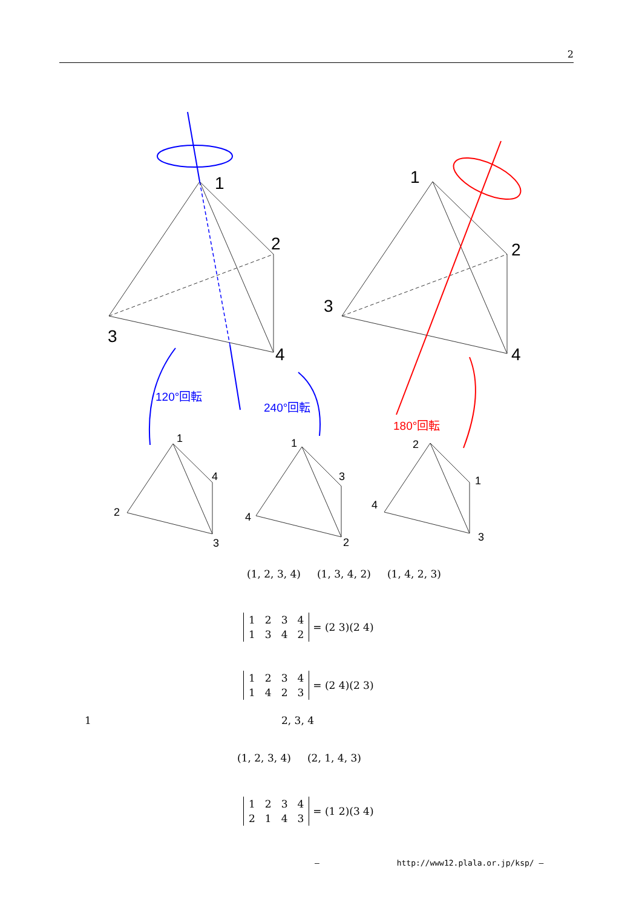2
1
2
3
4
1
2
3
4
1
4
2
3
1
3
4
2
2
1
4
3
120°回転
240°回転
180°回転
(1, 2, 3, 4) (1, 3, 4, 2) (1, 4, 2, 3)
| 1 | 2 | 3 | 4 |
| 1 | 3 | 4 | 2 |
= (2 3)(2 4)
| 1 | 2 | 3 | 4 |
| 1 | 4 | 2 | 3 |
= (2 4)(2 3)
1 2, 3, 4
(1, 2, 3, 4) (2, 1, 4, 3)
| 1 | 2 | 3 | 4 |
| 2 | 1 | 4 | 3 |
= (1 2)(3 4)
— http://www12.plala.or.jp/ksp/ —